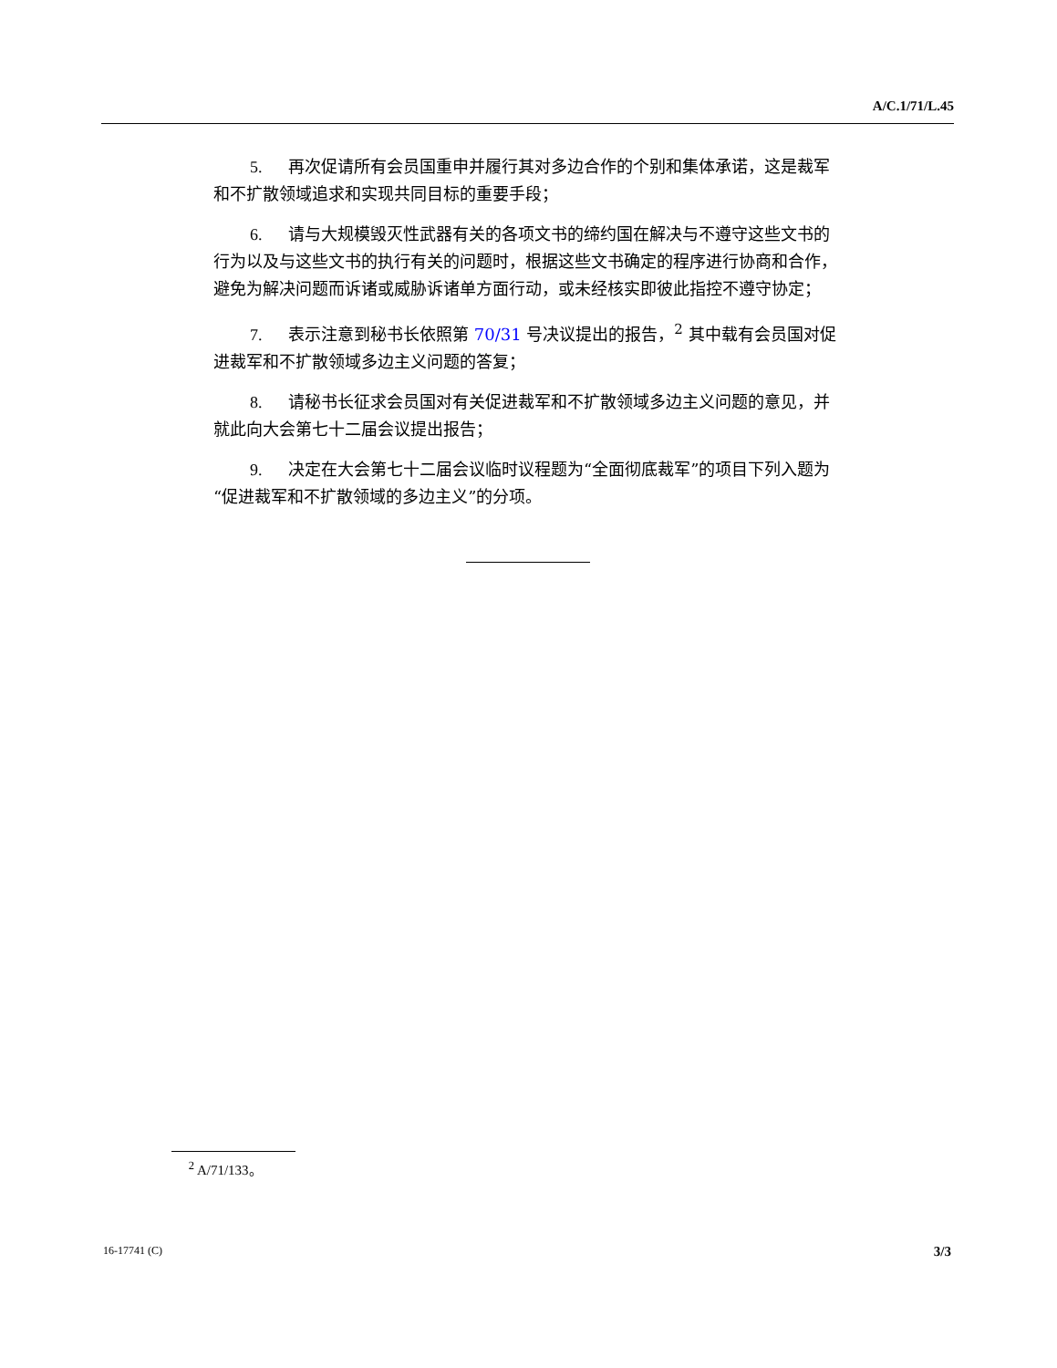A/C.1/71/L.45
5. 再次促请所有会员国重申并履行其对多边合作的个别和集体承诺，这是裁军和不扩散领域追求和实现共同目标的重要手段；
6. 请与大规模毁灭性武器有关的各项文书的缔约国在解决与不遵守这些文书的行为以及与这些文书的执行有关的问题时，根据这些文书确定的程序进行协商和合作，避免为解决问题而诉诸或威胁诉诸单方面行动，或未经核实即彼此指控不遵守协定；
7. 表示注意到秘书长依照第 70/31 号决议提出的报告，<sup>2</sup> 其中载有会员国对促进裁军和不扩散领域多边主义问题的答复；
8. 请秘书长征求会员国对有关促进裁军和不扩散领域多边主义问题的意见，并就此向大会第七十二届会议提出报告；
9. 决定在大会第七十二届会议临时议程题为“全面彻底裁军”的项目下列入题为“促进裁军和不扩散领域的多边主义”的分项。
<sup>2</sup> A/71/133。
16-17741 (C) 3/3